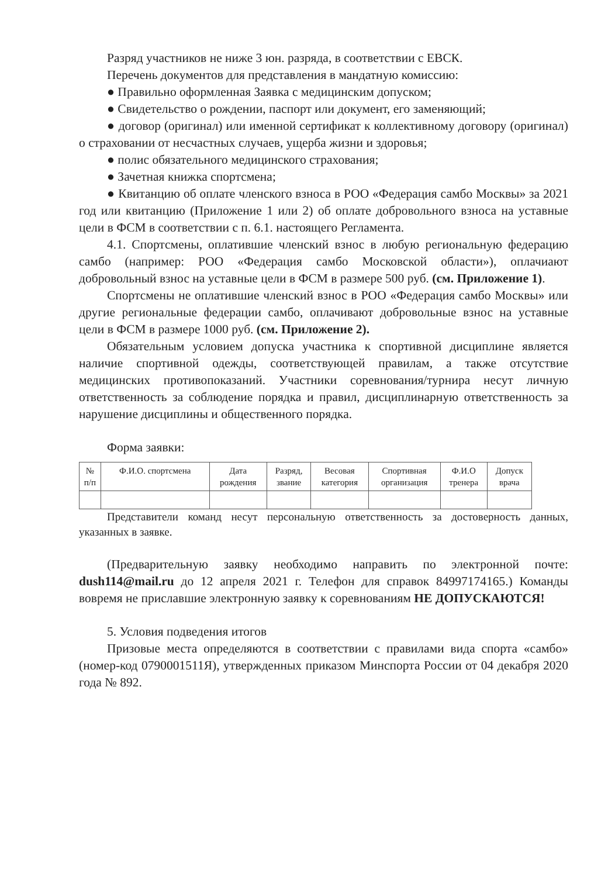Разряд участников не ниже 3 юн. разряда, в соответствии с ЕВСК.
Перечень документов для представления в мандатную комиссию:
● Правильно оформленная Заявка с медицинским допуском;
● Свидетельство о рождении, паспорт или документ, его заменяющий;
● договор (оригинал) или именной сертификат к коллективному договору (оригинал) о страховании от несчастных случаев, ущерба жизни и здоровья;
● полис обязательного медицинского страхования;
● Зачетная книжка спортсмена;
● Квитанцию об оплате членского взноса в РОО «Федерация самбо Москвы» за 2021 год или квитанцию (Приложение 1 или 2) об оплате добровольного взноса на уставные цели в ФСМ в соответствии с п. 6.1. настоящего Регламента.
4.1. Спортсмены, оплатившие членский взнос в любую региональную федерацию самбо (например: РОО «Федерация самбо Московской области»), оплачиают добровольный взнос на уставные цели в ФСМ в размере 500 руб. (см. Приложение 1).
Спортсмены не оплатившие членский взнос в РОО «Федерация самбо Москвы» или другие региональные федерации самбо, оплачивают добровольные взнос на уставные цели в ФСМ в размере 1000 руб. (см. Приложение 2).
Обязательным условием допуска участника к спортивной дисциплине является наличие спортивной одежды, соответствующей правилам, а также отсутствие медицинских противопоказаний. Участники соревнования/турнира несут личную ответственность за соблюдение порядка и правил, дисциплинарную ответственность за нарушение дисциплины и общественного порядка.
Форма заявки:
| № п/п | Ф.И.О. спортсмена | Дата рождения | Разряд, звание | Весовая категория | Спортивная организация | Ф.И.О тренера | Допуск врача |
| --- | --- | --- | --- | --- | --- | --- | --- |
Представители команд несут персональную ответственность за достоверность данных, указанных в заявке.
(Предварительную заявку необходимо направить по электронной почте: dush114@mail.ru до 12 апреля 2021 г. Телефон для справок 84997174165.) Команды вовремя не приславшие электронную заявку к соревнованиям НЕ ДОПУСКАЮТСЯ!
5. Условия подведения итогов
Призовые места определяются в соответствии с правилами вида спорта «самбо» (номер-код 0790001511Я), утвержденных приказом Минспорта России от 04 декабря 2020 года № 892.